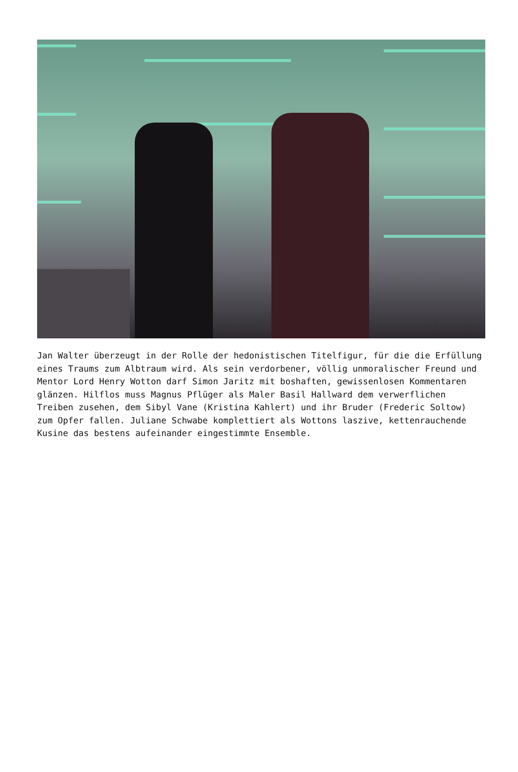Jan Walter überzeugt in der Rolle der hedonistischen Titelfigur, für die die Erfüllung eines Traums zum Albtraum wird. Als sein verdorbener, völlig unmoralischer Freund und Mentor Lord Henry Wotton darf Simon Jaritz mit boshaften, gewissenlosen Kommentaren glänzen. Hilflos muss Magnus Pflüger als Maler Basil Hallward dem verwerflichen Treiben zusehen, dem Sibyl Vane (Kristina Kahlert) und ihr Bruder (Frederic Soltow) zum Opfer fallen. Juliane Schwabe komplettiert als Wottons laszive, kettenrauchende Kusine das bestens aufeinander eingestimmte Ensemble.